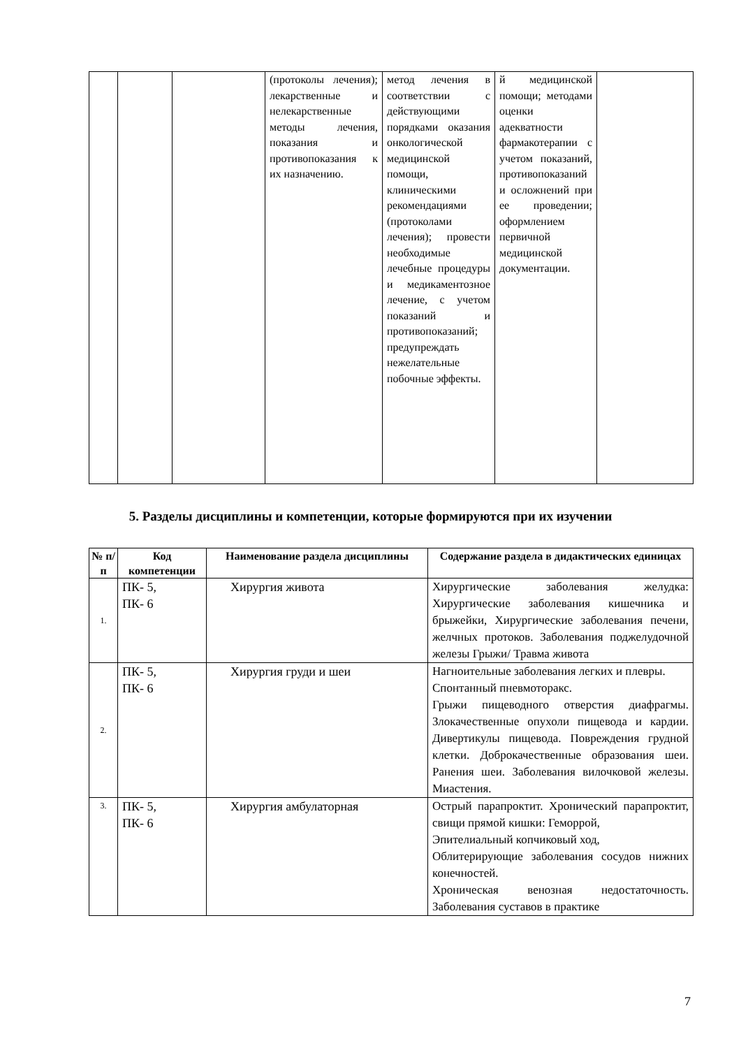| | | | (протоколы лечения); лекарственные и нелекарственные методы лечения, показания и противопоказания к их назначению. | метод лечения в соответствии с действующими порядками оказания онкологической медицинской помощи, клиническими рекомендациями (протоколами лечения); провести необходимые лечебные процедуры и медикаментозное лечение, с учетом показаний и противопоказаний; предупреждать нежелательные побочные эффекты. | й медицинской помощи; методами оценки адекватности фармакотерапии с учетом показаний, противопоказаний и осложнений при ее проведении; оформлением первичной медицинской документации. | |
5. Разделы дисциплины и компетенции, которые формируются при их изучении
| № п/п | Код компетенции | Наименование раздела дисциплины | Содержание раздела в дидактических единицах |
| --- | --- | --- | --- |
| 1. | ПК- 5, ПК- 6 | Хирургия живота | Хирургические заболевания желудка: Хирургические заболевания кишечника и брыжейки, Хирургические заболевания печени, желчных протоков. Заболевания поджелудочной железы Грыжи/ Травма живота |
| 2. | ПК- 5, ПК- 6 | Хирургия груди и шеи | Нагноительные заболевания легких и плевры. Спонтанный пневмоторакс. Грыжи пищеводного отверстия диафрагмы. Злокачественные опухоли пищевода и кардии. Дивертикулы пищевода. Повреждения грудной клетки. Доброкачественные образования шеи. Ранения шеи. Заболевания вилочковой железы. Миастения. |
| 3. | ПК- 5, ПК- 6 | Хирургия амбулаторная | Острый парапроктит. Хронический парапроктит, свищи прямой кишки: Геморрой, Эпителиальный копчиковый ход, Облитерирующие заболевания сосудов нижних конечностей. Хроническая венозная недостаточность. Заболевания суставов в практике |
7